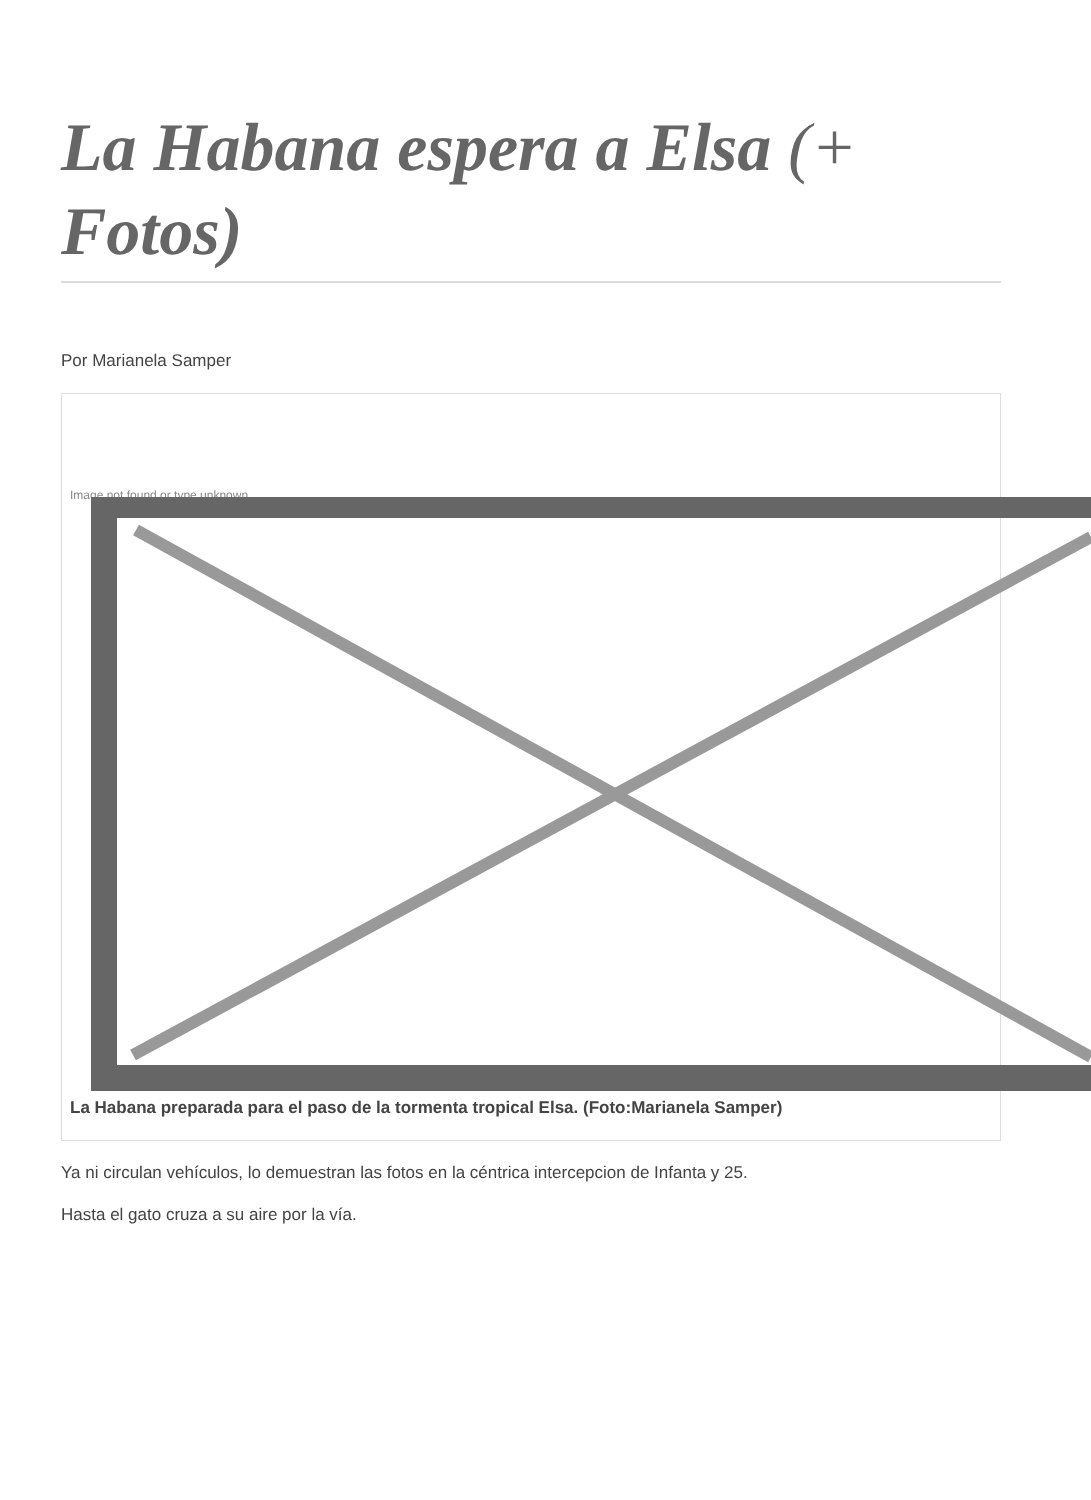La Habana espera a Elsa (+ Fotos)
Por Marianela Samper
Image not found or type unknown
La Habana preparada para el paso de la tormenta tropical Elsa. (Foto:Marianela Samper)
Ya ni circulan vehículos, lo demuestran las fotos en la céntrica intercepcion de Infanta y 25.
Hasta el gato cruza a su aire por la vía.